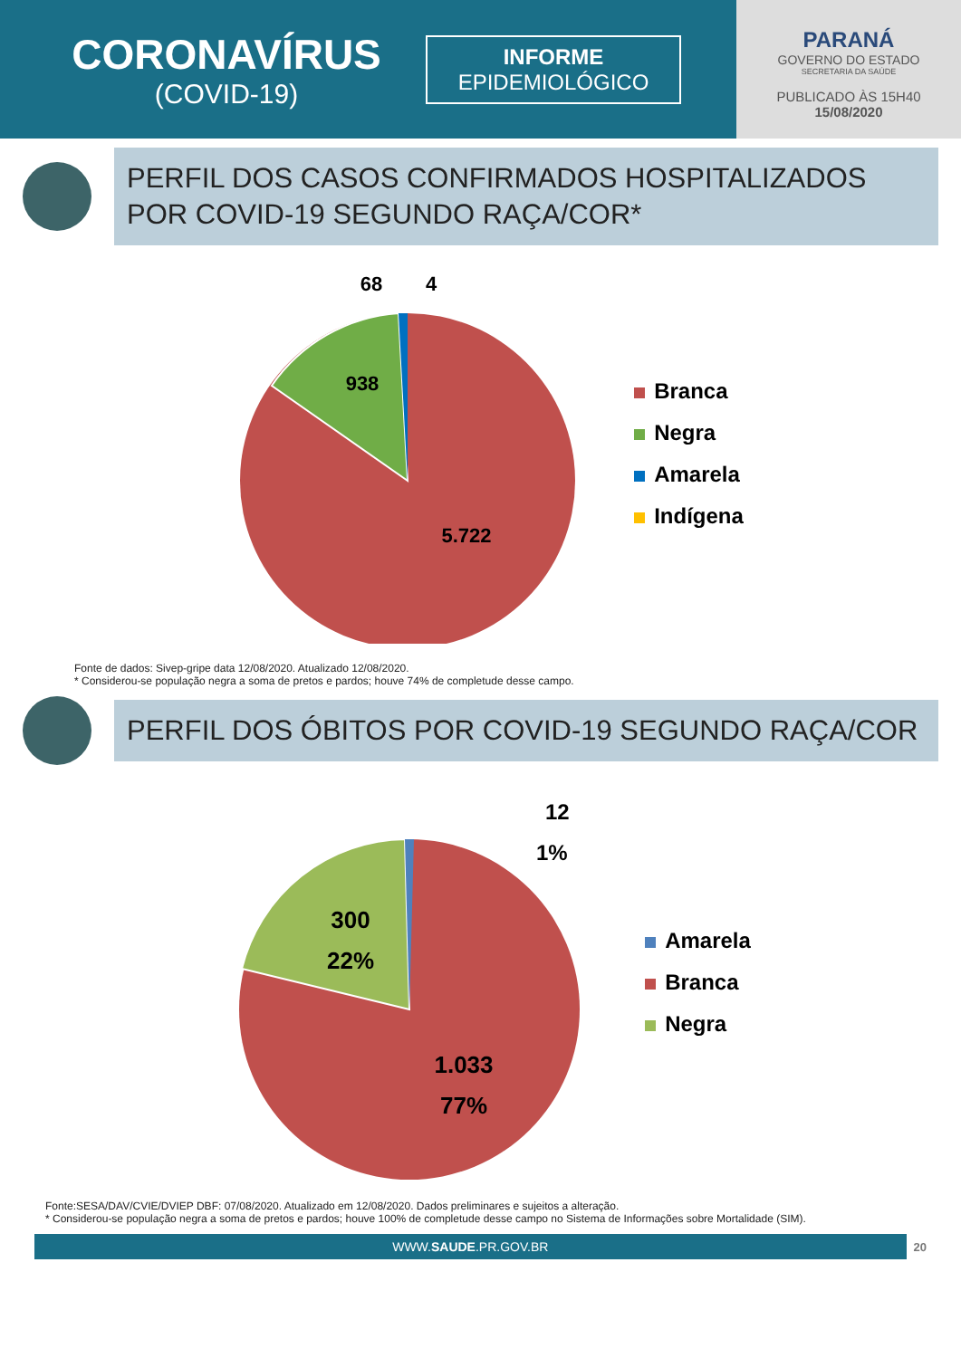CORONAVÍRUS
(COVID-19)
INFORME
EPIDEMIOLÓGICO
PARANÁ
GOVERNO DO ESTADO
SECRETARIA DA SAÚDE
PUBLICADO ÀS 15H40
15/08/2020
PERFIL DOS CASOS CONFIRMADOS HOSPITALIZADOS POR COVID-19 SEGUNDO RAÇA/COR*
68
4
938
5.722
Branca
Negra
Amarela
Indígena
Fonte de dados: Sivep-gripe data 12/08/2020. Atualizado 12/08/2020.
* Considerou-se população negra a soma de pretos e pardos; houve 74% de completude desse campo.
PERFIL DOS ÓBITOS POR COVID-19 SEGUNDO RAÇA/COR
12
1%
300
22%
1.033
77%
Amarela
Branca
Negra
Fonte:SESA/DAV/CVIE/DVIEP DBF: 07/08/2020. Atualizado em 12/08/2020. Dados preliminares e sujeitos a alteração.
* Considerou-se população negra a soma de pretos e pardos; houve 100% de completude desse campo no Sistema de Informações sobre Mortalidade (SIM).
WWW.SAUDE.PR.GOV.BR
20